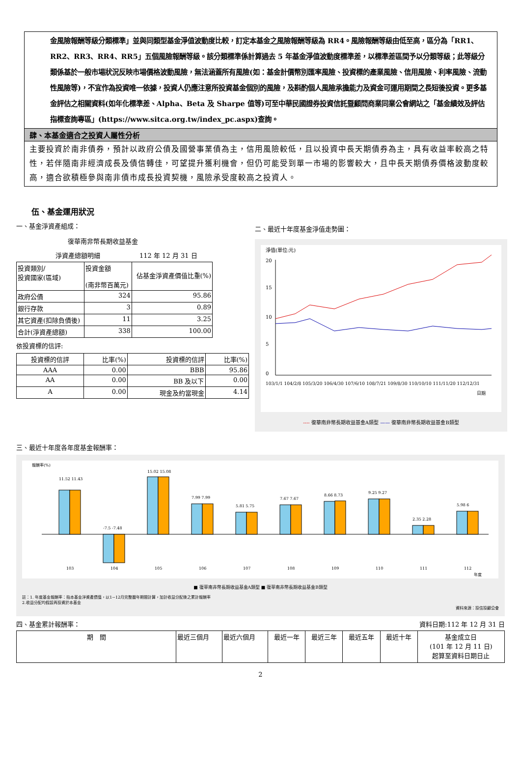金風險報酬等級分類標準」並與同類型基金淨值波動度比較，訂定本基金之風險報酬等級為 RR4。風險報酬等級由低至高，區分為「RR1、RR2、RR3、RR4、RR5」五個風險報酬等級。該分類標準係計算過去 5 年基金淨值波動度標準差，以標準差區間予以分類等級；此等級分類係基於一般市場狀況反映市場價格波動風險，無法涵蓋所有風險(如：基金計價幣別匯率風險、投資標的產業風險、信用風險、利率風險、流動性風險等)，不宜作為投資唯一依據，投資人仍應注意所投資基金個別的風險，及斟酌個人風險承擔能力及資金可運用期間之長短後投資。更多基金評估之相關資料(如年化標準差、Alpha、Beta 及 Sharpe 值等)可至中華民國證券投資信託暨顧問商業同業公會網站之「基金績效及評估指標查詢專區」(https://www.sitca.org.tw/index_pc.aspx)查詢。
肆、本基金適合之投資人屬性分析
主要投資於南非債券，預計以政府公債及國營事業債為主，信用風險較低，且以投資中長天期債券為主，具有收益率較高之特性，若伴隨南非經濟成長及債信轉佳，可望提升獲利機會，但仍可能受到單一市場的影響較大，且中長天期債券價格波動度較高，適合欲積極參與南非債市成長投資契機，風險承受度較高之投資人。
伍、基金運用狀況
一、基金淨資產組成：
復華南非幣長期收益基金
淨資產總額明細 112 年 12 月 31 日
| 投資類別/ 投資國家(區域) | 投資金額 (南非幣百萬元) | 佔基金淨資產價值比重(%) |
| 政府公債 | 324 | 95.86 |
| 銀行存款 | 3 | 0.89 |
| 其它資產(扣除負債後) | 11 | 3.25 |
| 合計(淨資產總額) | 338 | 100.00 |
依投資標的信評:
| 投資標的信評 | 比率(%) | 投資標的信評 | 比率(%) |
| --- | --- | --- | --- |
| AAA | 0.00 | BBB | 95.86 |
| AA | 0.00 | BB 及以下 | 0.00 |
| A | 0.00 | 現金及約當現金 | 4.14 |
二、最近十年度基金淨值走勢圖：
淨值(單位:元)
20
15
10
5
0
103/1/1 104/2/8 105/3/20 106/4/30 107/6/10 108/7/21 109/8/30 110/10/10 111/11/20 112/12/31
日期
---- 復華南非幣長期收益基金A類型 —— 復華南非幣長期收益基金B類型
三、最近十年度各年度基金報酬率：
報酬率(%)
11.52 11.43
103
-7.5 -7.48
104
15.02 15.08
105
7.99 7.99
106
5.81 5.75
107
7.67 7.67
108
8.66 8.73
109
9.25 9.27
110
2.35 2.28
111
5.98 6
112
年度
■ 復華南非幣長期收益基金A類型 ■ 復華南非幣長期收益基金B類型
註：1. 年度基金報酬率：指本基金淨資產價值，以1~12月完整曆年期間計算，加計收益分配後之累計報酬率
2.收益分配均假設再投資於本基金
資料來源：投信投顧公會
四、基金累計報酬率： 資料日期:112 年 12 月 31 日
| 期 間 | 最近三個月 | 最近六個月 | 最近一年 | 最近三年 | 最近五年 | 最近十年 | 基金成立日 (101 年 12 月 11 日) 起算至資料日期日止 |
2